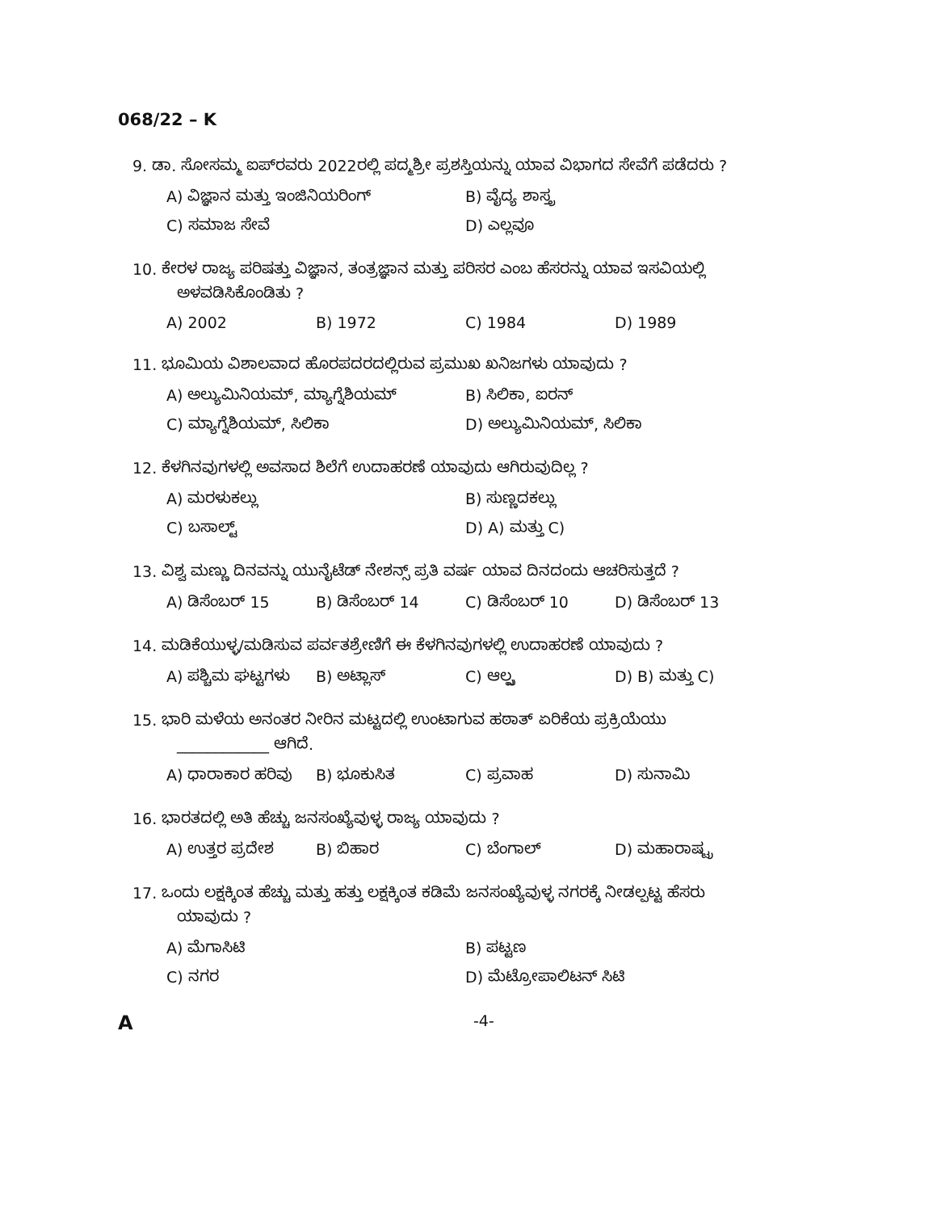068/22 – K
9. ಡಾ. ಸೋಸಮ್ಮ ಐಪ್‌ರವರು 2022ರಲ್ಲಿ ಪದ್ಮಶ್ರೀ ಪ್ರಶಸ್ತಿಯನ್ನು ಯಾವ ವಿಭಾಗದ ಸೇವೆಗೆ ಪಡೆದರು ?
A) ವಿಜ್ಞಾನ ಮತ್ತು ಇಂಜಿನಿಯರಿಂಗ್ B) ವೈದ್ಯ ಶಾಸ್ತ್ರ
C) ಸಮಾಜ ಸೇವೆ D) ಎಲ್ಲವೂ
10. ಕೇರಳ ರಾಜ್ಯ ಪರಿಷತ್ತು ವಿಜ್ಞಾನ, ತಂತ್ರಜ್ಞಾನ ಮತ್ತು ಪರಿಸರ ಎಂಬ ಹೆಸರನ್ನು ಯಾವ ಇಸವಿಯಲ್ಲಿ
ಅಳವಡಿಸಿಕೊಂಡಿತು ?
A) 2002 B) 1972 C) 1984 D) 1989
11. ಭೂಮಿಯ ವಿಶಾಲವಾದ ಹೊರಪದರದಲ್ಲಿರುವ ಪ್ರಮುಖ ಖನಿಜಗಳು ಯಾವುದು ?
A) ಅಲ್ಯುಮಿನಿಯಮ್, ಮ್ಯಾಗ್ನೆಶಿಯಮ್ B) ಸಿಲಿಕಾ, ಐರನ್
C) ಮ್ಯಾಗ್ನೆಶಿಯಮ್, ಸಿಲಿಕಾ D) ಅಲ್ಯುಮಿನಿಯಮ್, ಸಿಲಿಕಾ
12. ಕೆಳಗಿನವುಗಳಲ್ಲಿ ಅವಸಾದ ಶಿಲೆಗೆ ಉದಾಹರಣೆ ಯಾವುದು ಆಗಿರುವುದಿಲ್ಲ ?
A) ಮರಳುಕಲ್ಲು B) ಸುಣ್ಣದಕಲ್ಲು
C) ಬಸಾಲ್ಟ್ D) A) ಮತ್ತು C)
13. ವಿಶ್ವ ಮಣ್ಣು ದಿನವನ್ನು ಯುನೈಟೆಡ್ ನೇಶನ್ಸ್ ಪ್ರತಿ ವರ್ಷ ಯಾವ ದಿನದಂದು ಆಚರಿಸುತ್ತದೆ ?
A) ಡಿಸೆಂಬರ್ 15 B) ಡಿಸೆಂಬರ್ 14 C) ಡಿಸೆಂಬರ್ 10 D) ಡಿಸೆಂಬರ್ 13
14. ಮಡಿಕೆಯುಳ್ಳ/ಮಡಿಸುವ ಪರ್ವತಶ್ರೇಣಿಗೆ ಈ ಕೆಳಗಿನವುಗಳಲ್ಲಿ ಉದಾಹರಣೆ ಯಾವುದು ?
A) ಪಶ್ಚಿಮ ಘಟ್ಟಗಳು B) ಅಟ್ಲಾಸ್ C) ಆಲ್ಪ್ಸ D) B) ಮತ್ತು C)
15. ಭಾರಿ ಮಳೆಯ ಅನಂತರ ನೀರಿನ ಮಟ್ಟದಲ್ಲಿ ಉಂಟಾಗುವ ಹಠಾತ್ ಏರಿಕೆಯ ಪ್ರಕ್ರಿಯೆಯು
____________ ಆಗಿದೆ.
A) ಧಾರಾಕಾರ ಹರಿವು B) ಭೂಕುಸಿತ C) ಪ್ರವಾಹ D) ಸುನಾಮಿ
16. ಭಾರತದಲ್ಲಿ ಅತಿ ಹೆಚ್ಚು ಜನಸಂಖ್ಯೆವುಳ್ಳ ರಾಜ್ಯ ಯಾವುದು ?
A) ಉತ್ತರ ಪ್ರದೇಶ B) ಬಿಹಾರ C) ಬೆಂಗಾಲ್ D) ಮಹಾರಾಷ್ಟ್ರ
17. ಒಂದು ಲಕ್ಷಕ್ಕಿಂತ ಹೆಚ್ಚು ಮತ್ತು ಹತ್ತು ಲಕ್ಷಕ್ಕಿಂತ ಕಡಿಮೆ ಜನಸಂಖ್ಯೆವುಳ್ಳ ನಗರಕ್ಕೆ ನೀಡಲ್ಪಟ್ಟ ಹೆಸರು
ಯಾವುದು ?
A) ಮೆಗಾಸಿಟಿ B) ಪಟ್ಟಣ
C) ನಗರ D) ಮೆಟ್ರೋಪಾಲಿಟನ್ ಸಿಟಿ
A -4-